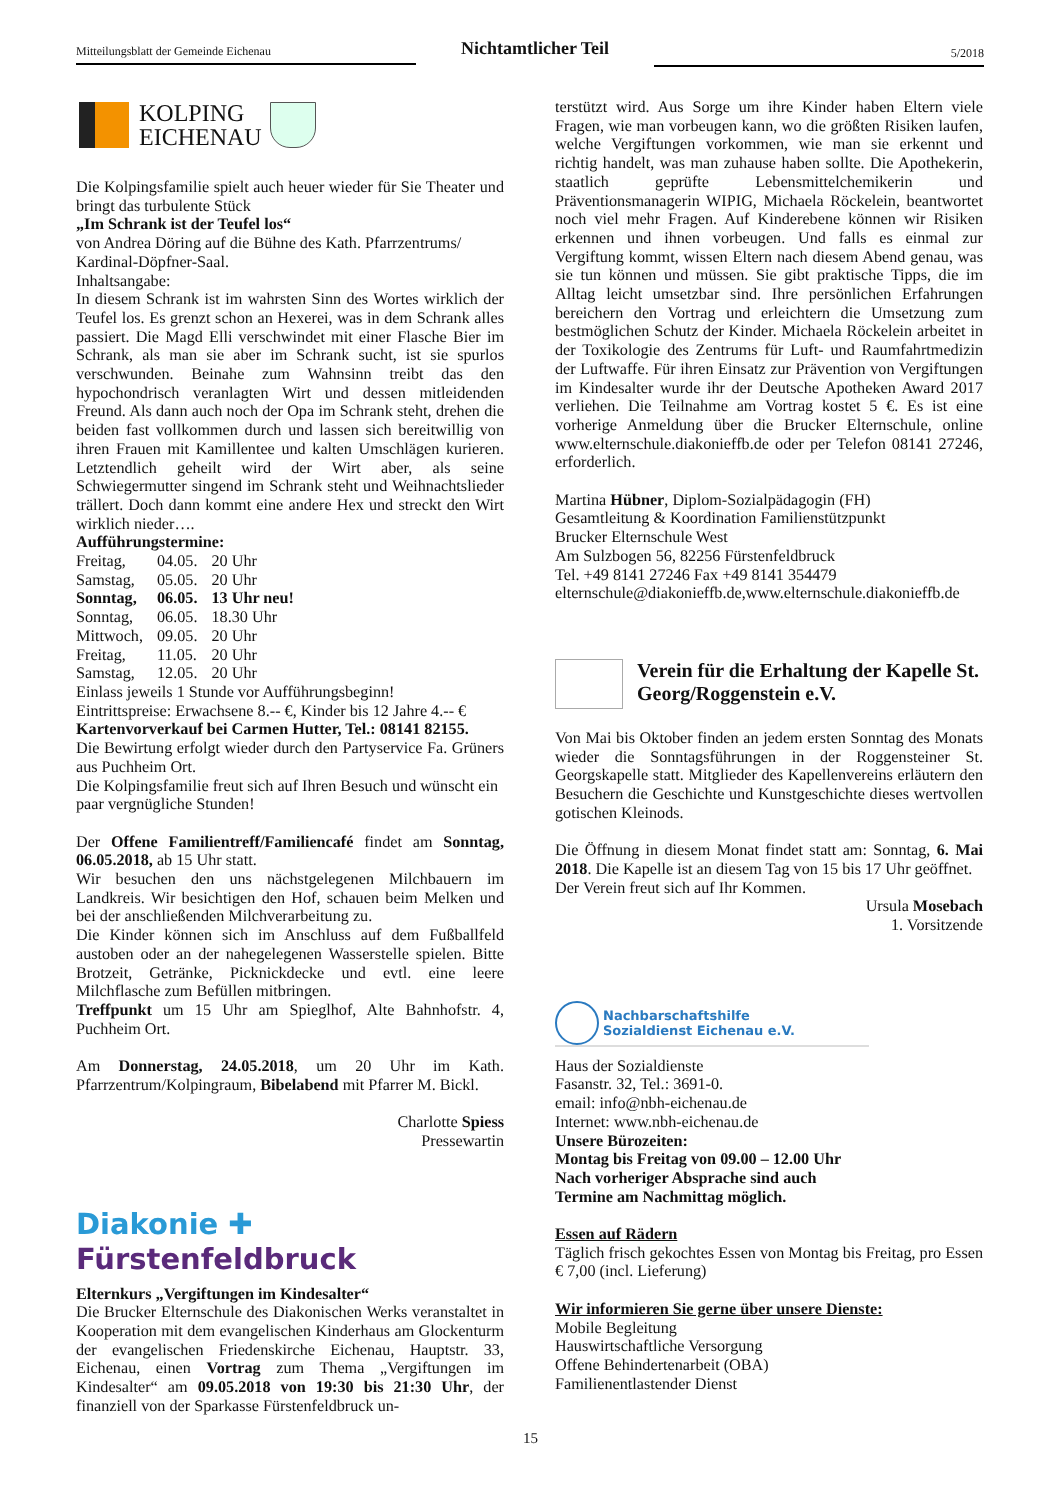Mitteilungsblatt der Gemeinde Eichenau
Nichtamtlicher Teil
5/2018
KOLPING
EICHENAU
Die Kolpingsfamilie spielt auch heuer wieder für Sie Theater und bringt das turbulente Stück
„Im Schrank ist der Teufel los“
von Andrea Döring auf die Bühne des Kath. Pfarrzentrums/ Kardinal-Döpfner-Saal.
Inhaltsangabe:
In diesem Schrank ist im wahrsten Sinn des Wortes wirklich der Teufel los. Es grenzt schon an Hexerei, was in dem Schrank alles passiert. Die Magd Elli verschwindet mit einer Flasche Bier im Schrank, als man sie aber im Schrank sucht, ist sie spurlos verschwunden. Beinahe zum Wahnsinn treibt das den hypochondrisch veranlagten Wirt und dessen mitleidenden Freund. Als dann auch noch der Opa im Schrank steht, drehen die beiden fast vollkommen durch und lassen sich bereitwillig von ihren Frauen mit Kamillentee und kalten Umschlägen kurieren. Letztendlich geheilt wird der Wirt aber, als seine Schwiegermutter singend im Schrank steht und Weihnachtslieder trällert. Doch dann kommt eine andere Hex und streckt den Wirt wirklich nieder….
Aufführungstermine:
| Freitag, | 04.05. | 20 Uhr |
| Samstag, | 05.05. | 20 Uhr |
| Sonntag, | 06.05. | 13 Uhr neu! |
| Sonntag, | 06.05. | 18.30 Uhr |
| Mittwoch, | 09.05. | 20 Uhr |
| Freitag, | 11.05. | 20 Uhr |
| Samstag, | 12.05. | 20 Uhr |
Einlass jeweils 1 Stunde vor Aufführungsbeginn!
Eintrittspreise: Erwachsene 8.-- €, Kinder bis 12 Jahre 4.-- €
Kartenvorverkauf bei Carmen Hutter, Tel.: 08141 82155.
Die Bewirtung erfolgt wieder durch den Partyservice Fa. Grüners aus Puchheim Ort.
Die Kolpingsfamilie freut sich auf Ihren Besuch und wünscht ein paar vergnügliche Stunden!
Der Offene Familientreff/Familiencafé findet am Sonntag, 06.05.2018, ab 15 Uhr statt.
Wir besuchen den uns nächstgelegenen Milchbauern im Landkreis. Wir besichtigen den Hof, schauen beim Melken und bei der anschließenden Milchverarbeitung zu.
Die Kinder können sich im Anschluss auf dem Fußballfeld austoben oder an der nahegelegenen Wasserstelle spielen. Bitte Brotzeit, Getränke, Picknickdecke und evtl. eine leere Milchflasche zum Befüllen mitbringen.
Treffpunkt um 15 Uhr am Spieglhof, Alte Bahnhofstr. 4, Puchheim Ort.
Am Donnerstag, 24.05.2018, um 20 Uhr im Kath. Pfarrzentrum/Kolpingraum, Bibelabend mit Pfarrer M. Bickl.
Charlotte Spiess
Pressewartin
Diakonie ✚
Fürstenfeldbruck
Elternkurs „Vergiftungen im Kindesalter“
Die Brucker Elternschule des Diakonischen Werks veranstaltet in Kooperation mit dem evangelischen Kinderhaus am Glockenturm der evangelischen Friedenskirche Eichenau, Hauptstr. 33, Eichenau, einen Vortrag zum Thema „Vergiftungen im Kindesalter“ am 09.05.2018 von 19:30 bis 21:30 Uhr, der finanziell von der Sparkasse Fürstenfeldbruck un-
terstützt wird. Aus Sorge um ihre Kinder haben Eltern viele Fragen, wie man vorbeugen kann, wo die größten Risiken laufen, welche Vergiftungen vorkommen, wie man sie erkennt und richtig handelt, was man zuhause haben sollte. Die Apothekerin, staatlich geprüfte Lebensmittelchemikerin und Präventionsmanagerin WIPIG, Michaela Röckelein, beantwortet noch viel mehr Fragen. Auf Kinderebene können wir Risiken erkennen und ihnen vorbeugen. Und falls es einmal zur Vergiftung kommt, wissen Eltern nach diesem Abend genau, was sie tun können und müssen. Sie gibt praktische Tipps, die im Alltag leicht umsetzbar sind. Ihre persönlichen Erfahrungen bereichern den Vortrag und erleichtern die Umsetzung zum bestmöglichen Schutz der Kinder. Michaela Röckelein arbeitet in der Toxikologie des Zentrums für Luft- und Raumfahrtmedizin der Luftwaffe. Für ihren Einsatz zur Prävention von Vergiftungen im Kindesalter wurde ihr der Deutsche Apotheken Award 2017 verliehen. Die Teilnahme am Vortrag kostet 5 €. Es ist eine vorherige Anmeldung über die Brucker Elternschule, online www.elternschule.diakonieffb.de oder per Telefon 08141 27246, erforderlich.
Martina Hübner, Diplom-Sozialpädagogin (FH)
Gesamtleitung & Koordination Familienstützpunkt
Brucker Elternschule West
Am Sulzbogen 56, 82256 Fürstenfeldbruck
Tel. +49 8141 27246 Fax +49 8141 354479
elternschule@diakonieffb.de,www.elternschule.diakonieffb.de
Verein für die Erhaltung der Kapelle St. Georg/Roggenstein e.V.
Von Mai bis Oktober finden an jedem ersten Sonntag des Monats wieder die Sonntagsführungen in der Roggensteiner St. Georgskapelle statt. Mitglieder des Kapellenvereins erläutern den Besuchern die Geschichte und Kunstgeschichte dieses wertvollen gotischen Kleinods.
Die Öffnung in diesem Monat findet statt am: Sonntag, 6. Mai 2018. Die Kapelle ist an diesem Tag von 15 bis 17 Uhr geöffnet.
Der Verein freut sich auf Ihr Kommen.
Ursula Mosebach
1. Vorsitzende
Nachbarschaftshilfe
Sozialdienst Eichenau e.V.
Haus der Sozialdienste
Fasanstr. 32, Tel.: 3691-0.
email: info@nbh-eichenau.de
Internet: www.nbh-eichenau.de
Unsere Bürozeiten:
Montag bis Freitag von 09.00 – 12.00 Uhr
Nach vorheriger Absprache sind auch
Termine am Nachmittag möglich.
Essen auf Rädern
Täglich frisch gekochtes Essen von Montag bis Freitag, pro Essen € 7,00 (incl. Lieferung)
Wir informieren Sie gerne über unsere Dienste:
Mobile Begleitung
Hauswirtschaftliche Versorgung
Offene Behindertenarbeit (OBA)
Familienentlastender Dienst
15